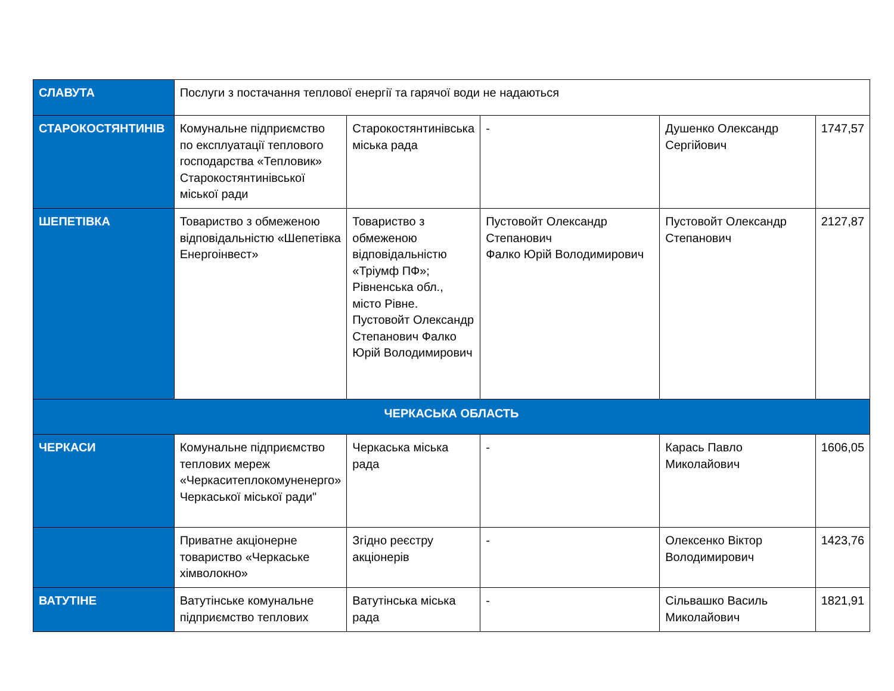| СЛАВУТА | Послуги з постачання теплової енергії та гарячої води не надаються | | | | |
| СТАРОКОСТЯНТИНІВ | Комунальне підприємство по експлуатації теплового господарства «Тепловик» Старокостянтинівської міської ради | Старокостянтинівська міська рада | - | Душенко Олександр Сергійович | 1747,57 |
| ШЕПЕТІВКА | Товариство з обмеженою відповідальністю «Шепетівка Енергоінвест» | Товариство з обмеженою відповідальністю «Тріумф ПФ»; Рівненська обл., місто Рівне. Пустовойт Олександр Степанович Фалко Юрій Володимирович | Пустовойт Олександр Степанович Фалко Юрій Володимирович | Пустовойт Олександр Степанович | 2127,87 |
| ЧЕРКАСЬКА ОБЛАСТЬ | | | | | |
| ЧЕРКАСИ | Комунальне підприємство теплових мереж «Черкаситеплокомуненерго» Черкаської міської ради" | Черкаська міська рада | - | Карась Павло Миколайович | 1606,05 |
| | Приватне акціонерне товариство «Черкаське хімволокно» | Згідно реєстру акціонерів | - | Олексенко Віктор Володимирович | 1423,76 |
| ВАТУТІНЕ | Ватутінське комунальне підприємство теплових | Ватутінська міська рада | - | Сільвашко Василь Миколайович | 1821,91 |